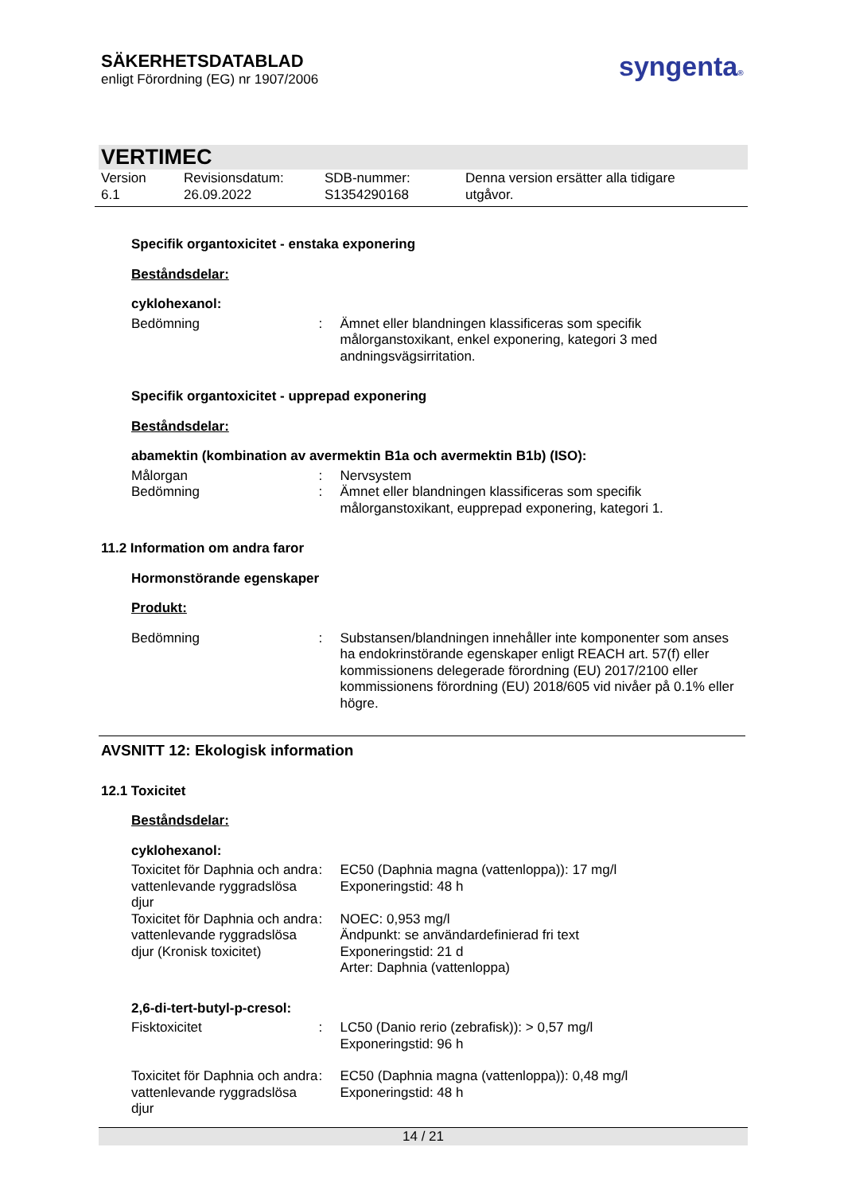SÄKERHETSDATABLAD
enligt Förordning (EG) nr 1907/2006
syngenta®
VERTIMEC
Version
6.1
Revisionsdatum:
26.09.2022
SDB-nummer:
S1354290168
Denna version ersätter alla tidigare
utgåvor.
Specifik organtoxicitet - enstaka exponering
Beståndsdelar:
cyklohexanol:
Bedömning : Ämnet eller blandningen klassificeras som specifik målorganstoxikant, enkel exponering, kategori 3 med andningsvägsirritation.
Specifik organtoxicitet - upprepad exponering
Beståndsdelar:
abamektin (kombination av avermektin B1a och avermektin B1b) (ISO):
Målorgan : Nervsystem
Bedömning : Ämnet eller blandningen klassificeras som specifik målorganstoxikant, eupprepad exponering, kategori 1.
11.2 Information om andra faror
Hormonstörande egenskaper
Produkt:
Bedömning : Substansen/blandningen innehåller inte komponenter som anses ha endokrinstörande egenskaper enligt REACH art. 57(f) eller kommissionens delegerade förordning (EU) 2017/2100 eller kommissionens förordning (EU) 2018/605 vid nivåer på 0.1% eller högre.
AVSNITT 12: Ekologisk information
12.1 Toxicitet
Beståndsdelar:
cyklohexanol:
Toxicitet för Daphnia och andra vattenlevande ryggradslösa djur
: EC50 (Daphnia magna (vattenloppa)): 17 mg/l
Exponeringstid: 48 h
Toxicitet för Daphnia och andra vattenlevande ryggradslösa djur (Kronisk toxicitet)
: NOEC: 0,953 mg/l
Ändpunkt: se användardefinierad fri text
Exponeringstid: 21 d
Arter: Daphnia (vattenloppa)
2,6-di-tert-butyl-p-cresol:
Fisktoxicitet : LC50 (Danio rerio (zebrafisk)): > 0,57 mg/l
Exponeringstid: 96 h
Toxicitet för Daphnia och andra vattenlevande ryggradslösa djur
: EC50 (Daphnia magna (vattenloppa)): 0,48 mg/l
Exponeringstid: 48 h
14 / 21